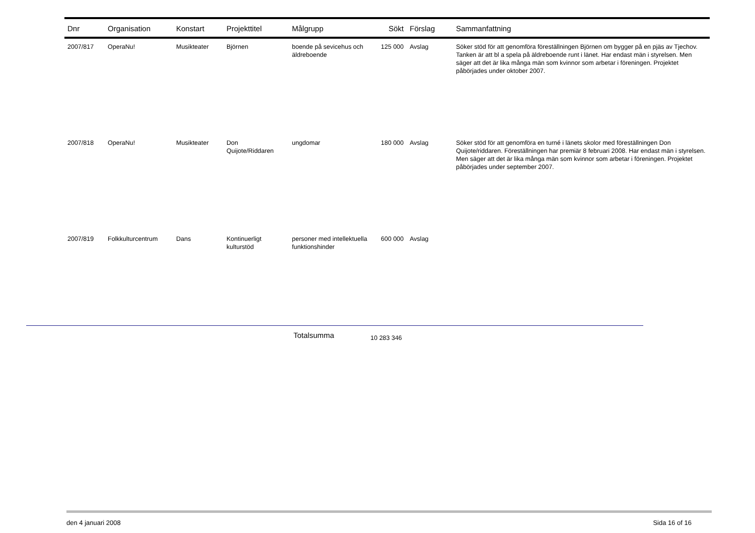| Dnr | Organisation | Konstart | Projekttitel | Målgrupp | Sökt | Förslag | Sammanfattning |
| --- | --- | --- | --- | --- | --- | --- | --- |
| 2007/817 | OperaNu! | Musikteater | Björnen | boende på sevicehus och äldreboende | 125 000 | Avslag | Söker stöd för att genomföra föreställningen Björnen om bygger på en pjäs av Tjechov. Tanken är att bl a spela på äldreboende runt i länet. Har endast män i styrelsen. Men säger att det är lika många män som kvinnor som arbetar i föreningen. Projektet påbörjades under oktober 2007. |
| 2007/818 | OperaNu! | Musikteater | Don Quijote/Riddaren | ungdomar | 180 000 | Avslag | Söker stöd för att genomföra en turné i länets skolor med föreställningen Don Quijote/riddaren. Föreställningen har premiär 8 februari 2008. Har endast män i styrelsen. Men säger att det är lika många män som kvinnor som arbetar i föreningen. Projektet påbörjades under september 2007. |
| 2007/819 | Folkkulturcentrum | Dans | Kontinuerligt kulturstöd | personer med intellektuella funktionshinder | 600 000 | Avslag | |
Totalsumma 10 283 346
den 4 januari 2008 Sida 16 of 16